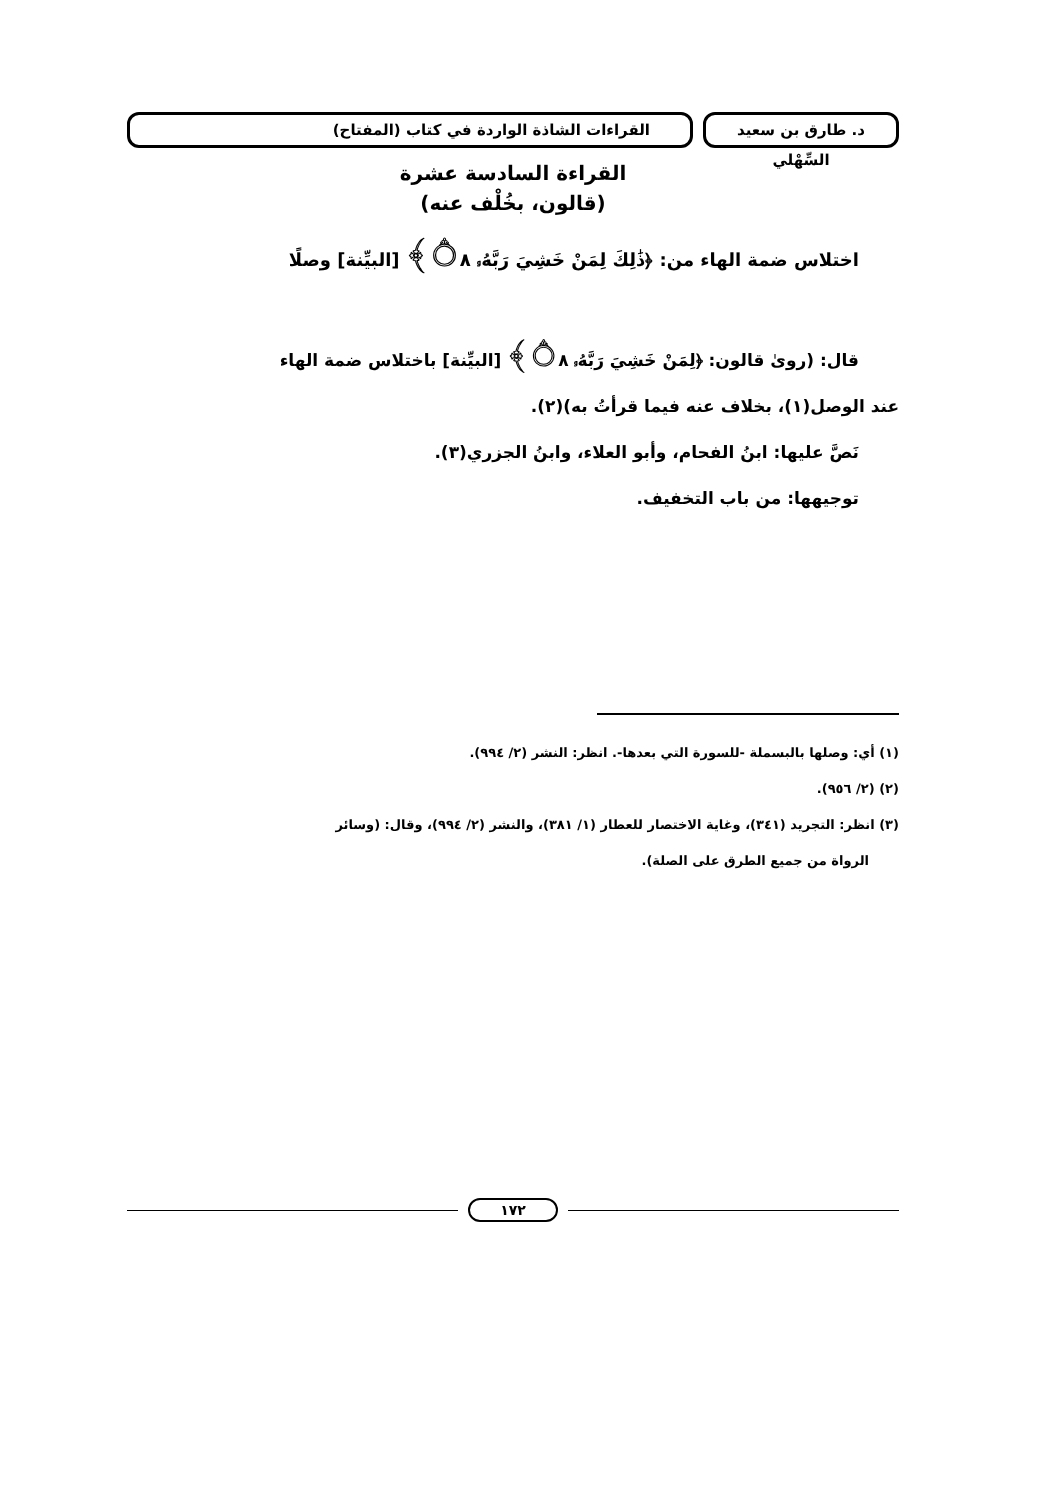د. طارق بن سعيد السِّهْلي
القراءات الشاذة الواردة في كتاب (المفتاح)
القراءة السادسة عشرة
(قالون، بخُلْف عنه)
اختلاس ضمة الهاء من: ﴿ذَٰلِكَ لِمَنْ خَشِيَ رَبَّهُۥ ۝٨﴾ [البيِّنة] وصلًا
قال: (روىٰ قالون: ﴿لِمَنْ خَشِيَ رَبَّهُۥ ۝٨﴾ [البيِّنة] باختلاس ضمة الهاء
عند الوصل(١)، بخلاف عنه فيما قرأتُ به)(٢).
نَصَّ عليها: ابنُ الفحام، وأبو العلاء، وابنُ الجزري(٣).
توجيهها: من باب التخفيف.
(١) أي: وصلها بالبسملة -للسورة التي بعدها-. انظر: النشر (٢/ ٩٩٤).
(٢) (٢/ ٩٥٦).
(٣) انظر: التجريد (٣٤١)، وغاية الاختصار للعطار (١/ ٣٨١)، والنشر (٢/ ٩٩٤)، وقال: (وسائر
الرواة من جميع الطرق على الصلة).
١٧٢